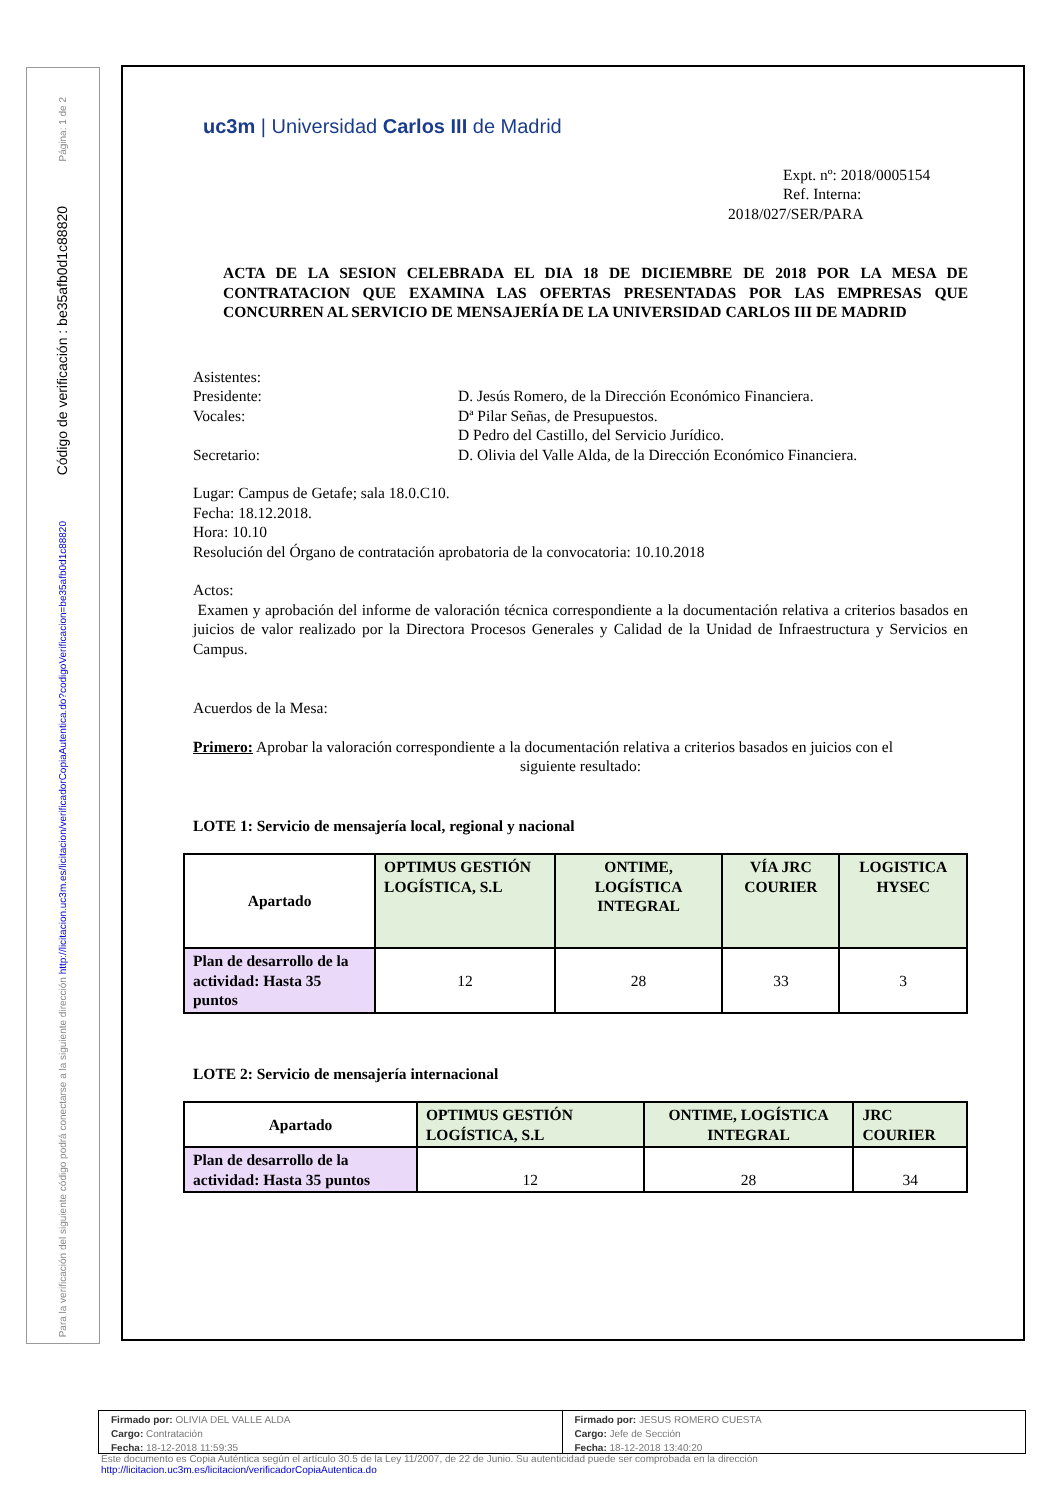Página: 1 de 2
Código de verificación : be35afb0d1c88820
Para la verificación del siguiente código podrá conectarse a la siguiente dirección http://licitacion.uc3m.es/licitacion/verificadorCopiaAutentica.do?codigoVerificacion=be35afb0d1c88820
uc3m | Universidad Carlos III de Madrid
Expt. nº: 2018/0005154
Ref. Interna:
2018/027/SER/PARA
ACTA DE LA SESION CELEBRADA EL DIA 18 DE DICIEMBRE DE 2018 POR LA MESA DE CONTRATACION QUE EXAMINA LAS OFERTAS PRESENTADAS POR LAS EMPRESAS QUE CONCURREN AL SERVICIO DE MENSAJERÍA DE LA UNIVERSIDAD CARLOS III DE MADRID
Asistentes:
Presidente:
D. Jesús Romero, de la Dirección Económico Financiera.
Vocales:
Dª Pilar Señas, de Presupuestos.
D Pedro del Castillo, del Servicio Jurídico.
Secretario:
D. Olivia del Valle Alda, de la Dirección Económico Financiera.
Lugar: Campus de Getafe; sala 18.0.C10.
Fecha: 18.12.2018.
Hora: 10.10
Resolución del Órgano de contratación aprobatoria de la convocatoria: 10.10.2018
Actos:
Examen y aprobación del informe de valoración técnica correspondiente a la documentación relativa a criterios basados en juicios de valor realizado por la Directora Procesos Generales y Calidad de la Unidad de Infraestructura y Servicios en Campus.
Acuerdos de la Mesa:
Primero: Aprobar la valoración correspondiente a la documentación relativa a criterios basados en juicios con el
siguiente resultado:
LOTE 1: Servicio de mensajería local, regional y nacional
| Apartado | OPTIMUS GESTIÓN LOGÍSTICA, S.L | ONTIME, LOGÍSTICA INTEGRAL | VÍA JRC COURIER | LOGISTICA HYSEC |
| --- | --- | --- | --- | --- |
| Plan de desarrollo de la actividad: Hasta 35 puntos | 12 | 28 | 33 | 3 |
LOTE 2: Servicio de mensajería internacional
| Apartado | OPTIMUS GESTIÓN LOGÍSTICA, S.L | ONTIME, LOGÍSTICA INTEGRAL | JRC COURIER |
| --- | --- | --- | --- |
| Plan de desarrollo de la actividad: Hasta 35 puntos | 12 | 28 | 34 |
Firmado por: OLIVIA DEL VALLE ALDA
Cargo: Contratación
Fecha: 18-12-2018 11:59:35
Firmado por: JESUS ROMERO CUESTA
Cargo: Jefe de Sección
Fecha: 18-12-2018 13:40:20
Este documento es Copia Auténtica según el artículo 30.5 de la Ley 11/2007, de 22 de Junio. Su autenticidad puede ser comprobada en la dirección
http://licitacion.uc3m.es/licitacion/verificadorCopiaAutentica.do